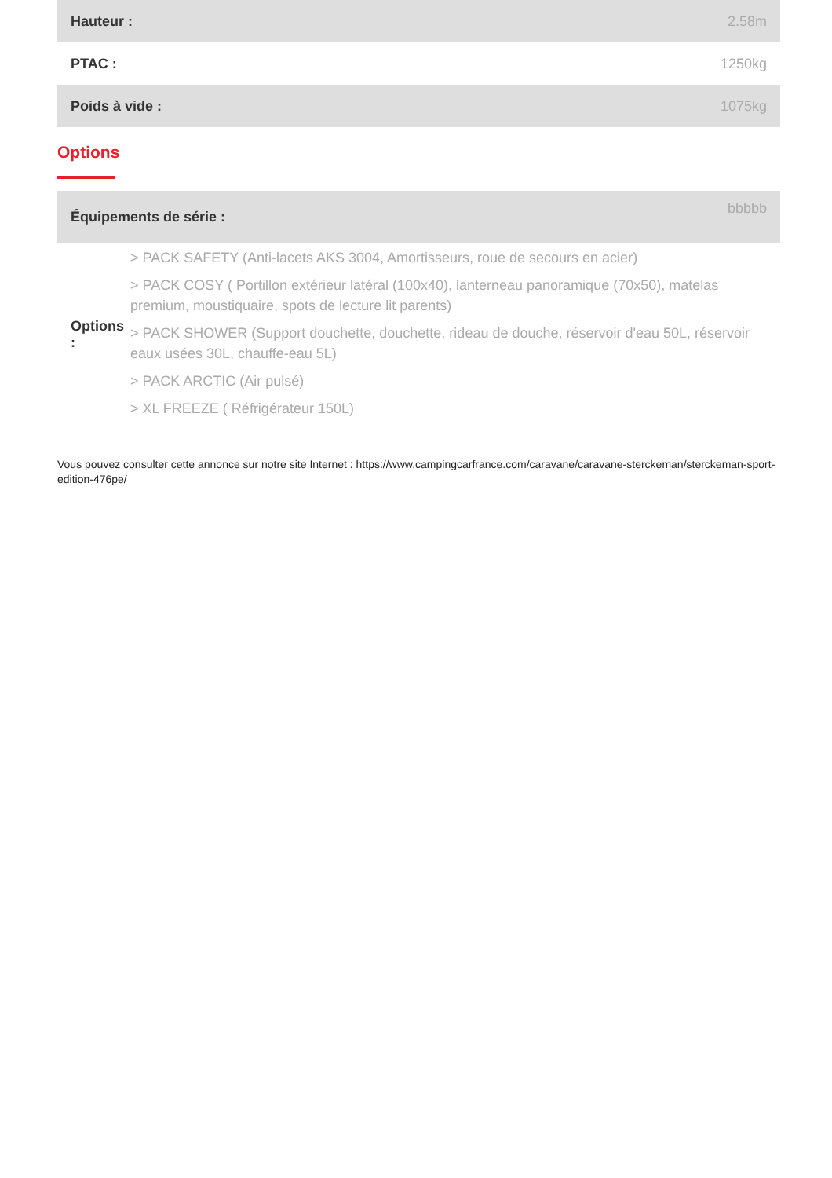| Hauteur : | 2.58m |
| PTAC : | 1250kg |
| Poids à vide : | 1075kg |
Options
| Équipements de série : | bbbbb |
| Options : | > PACK SAFETY (Anti-lacets AKS 3004, Amortisseurs, roue de secours en acier) > PACK COSY ( Portillon extérieur latéral (100x40), lanterneau panoramique (70x50), matelas premium, moustiquaire, spots de lecture lit parents) > PACK SHOWER (Support douchette, douchette, rideau de douche, réservoir d'eau 50L, réservoir eaux usées 30L, chauffe-eau 5L) > PACK ARCTIC (Air pulsé) > XL FREEZE ( Réfrigérateur 150L) |
Vous pouvez consulter cette annonce sur notre site Internet : https://www.campingcarfrance.com/caravane/caravane-sterckeman/sterckeman-sport-edition-476pe/